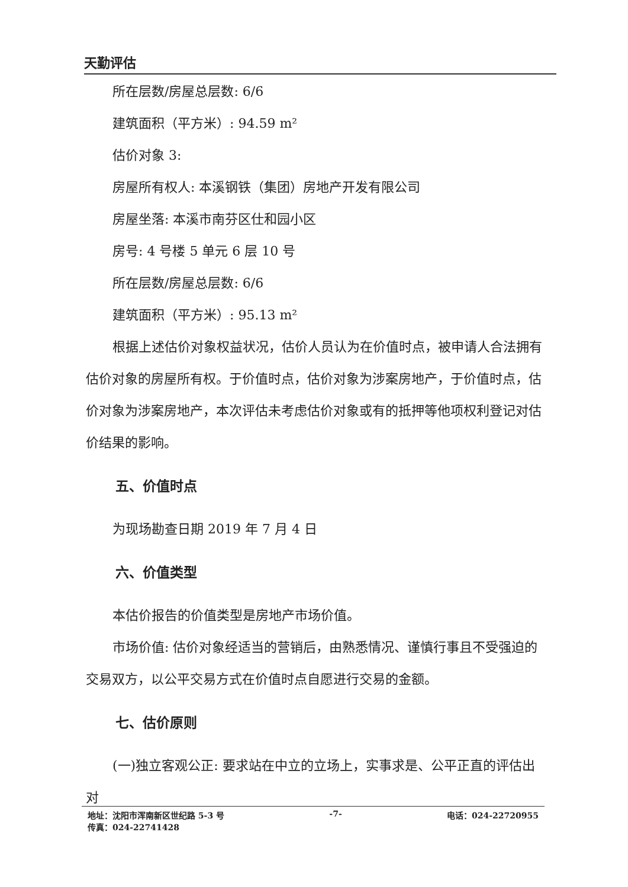天勤评估
所在层数/房屋总层数: 6/6
建筑面积（平方米）: 94.59 m²
估价对象 3:
房屋所有权人: 本溪钢铁（集团）房地产开发有限公司
房屋坐落: 本溪市南芬区仕和园小区
房号: 4 号楼 5 单元 6 层 10 号
所在层数/房屋总层数: 6/6
建筑面积（平方米）: 95.13 m²
根据上述估价对象权益状况，估价人员认为在价值时点，被申请人合法拥有估价对象的房屋所有权。于价值时点，估价对象为涉案房地产，于价值时点，估价对象为涉案房地产，本次评估未考虑估价对象或有的抵押等他项权利登记对估价结果的影响。
五、价值时点
为现场勘查日期 2019 年 7 月 4 日
六、价值类型
本估价报告的价值类型是房地产市场价值。
市场价值: 估价对象经适当的营销后，由熟悉情况、谨慎行事且不受强迫的交易双方，以公平交易方式在价值时点自愿进行交易的金额。
七、估价原则
(一)独立客观公正: 要求站在中立的立场上，实事求是、公平正直的评估出对
地址：沈阳市浑南新区世纪路 5-3 号 -7- 电话：024-22720955
传真：024-22741428